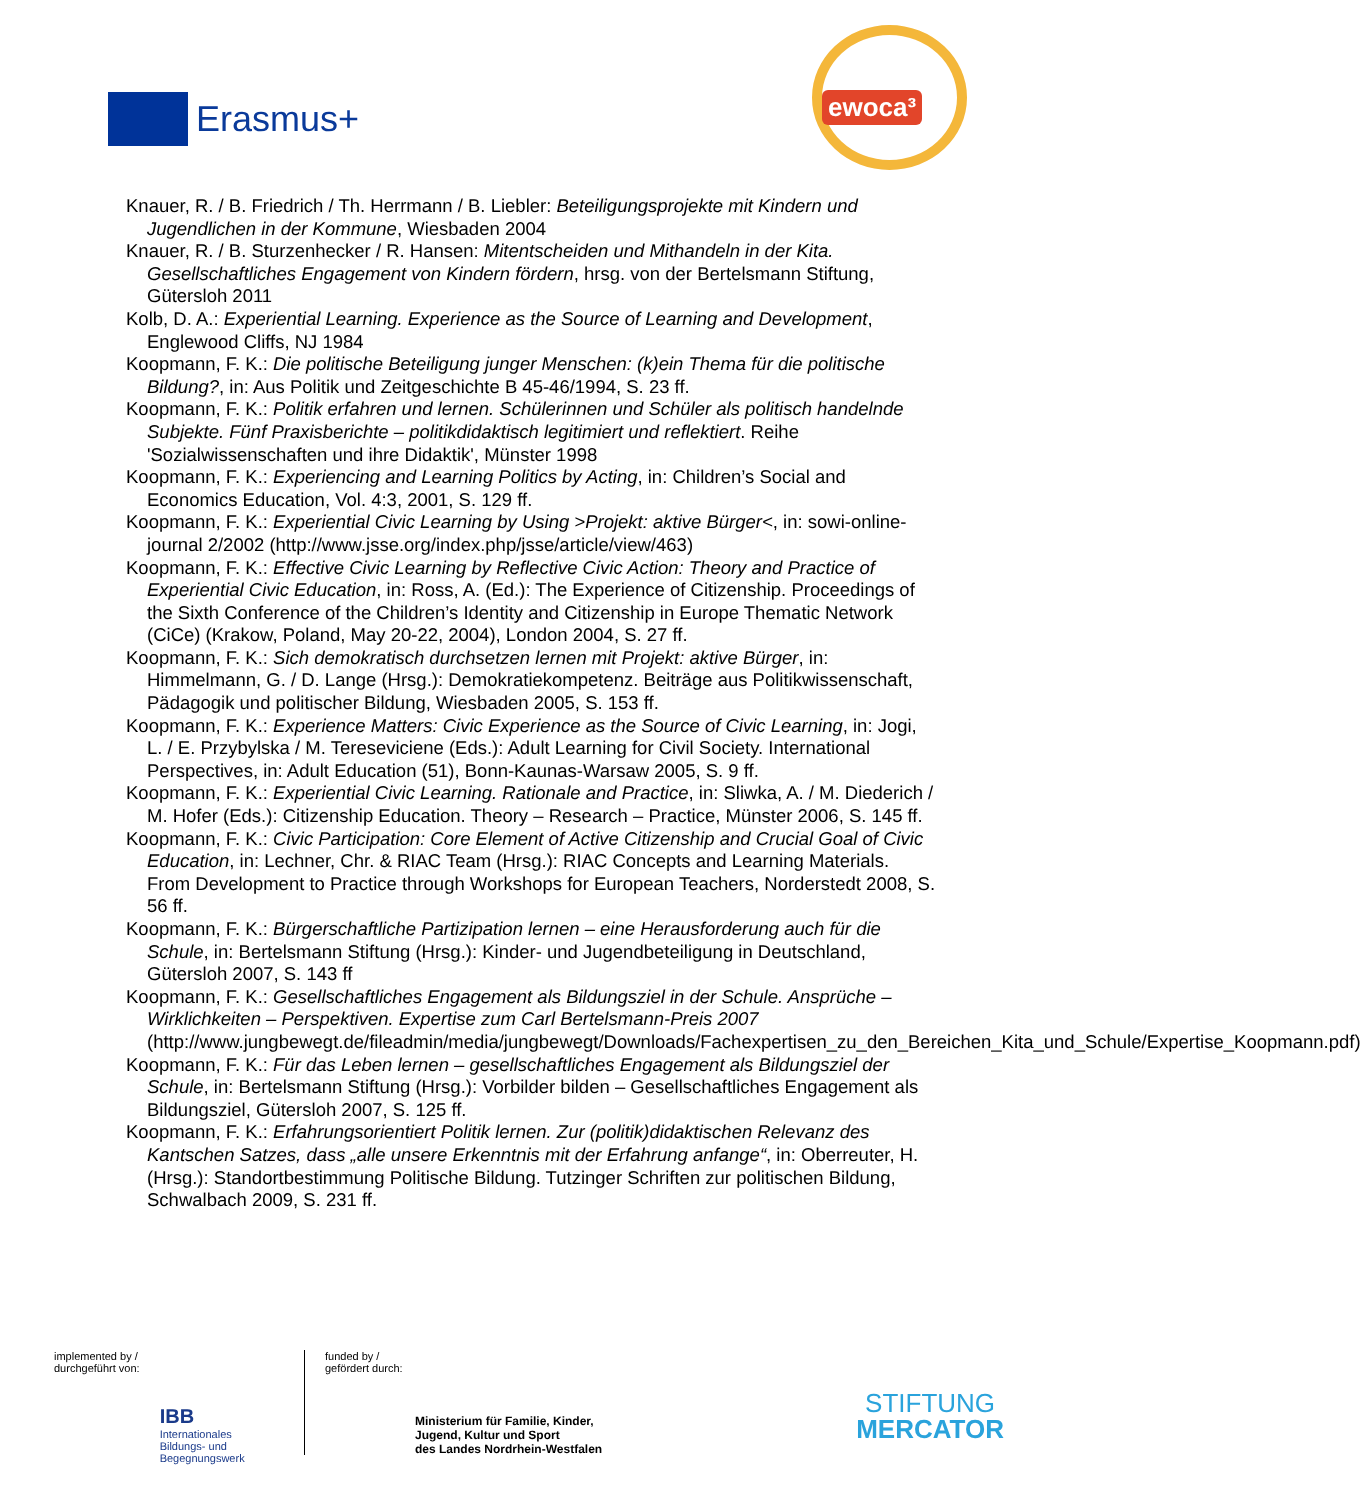Erasmus+
ewoca³
Knauer, R. / B. Friedrich / Th. Herrmann / B. Liebler: Beteiligungsprojekte mit Kindern und Jugendlichen in der Kommune, Wiesbaden 2004
Knauer, R. / B. Sturzenhecker / R. Hansen: Mitentscheiden und Mithandeln in der Kita. Gesellschaftliches Engagement von Kindern fördern, hrsg. von der Bertelsmann Stiftung, Gütersloh 2011
Kolb, D. A.: Experiential Learning. Experience as the Source of Learning and Development, Englewood Cliffs, NJ 1984
Koopmann, F. K.: Die politische Beteiligung junger Menschen: (k)ein Thema für die politische Bildung?, in: Aus Politik und Zeitgeschichte B 45-46/1994, S. 23 ff.
Koopmann, F. K.: Politik erfahren und lernen. Schülerinnen und Schüler als politisch handelnde Subjekte. Fünf Praxisberichte – politikdidaktisch legitimiert und reflektiert. Reihe 'Sozialwissenschaften und ihre Didaktik', Münster 1998
Koopmann, F. K.: Experiencing and Learning Politics by Acting, in: Children’s Social and Economics Education, Vol. 4:3, 2001, S. 129 ff.
Koopmann, F. K.: Experiential Civic Learning by Using >Projekt: aktive Bürger<, in: sowi-online- journal 2/2002 (http://www.jsse.org/index.php/jsse/article/view/463)
Koopmann, F. K.: Effective Civic Learning by Reflective Civic Action: Theory and Practice of Experiential Civic Education, in: Ross, A. (Ed.): The Experience of Citizenship. Proceedings of the Sixth Conference of the Children’s Identity and Citizenship in Europe Thematic Network (CiCe) (Krakow, Poland, May 20-22, 2004), London 2004, S. 27 ff.
Koopmann, F. K.: Sich demokratisch durchsetzen lernen mit Projekt: aktive Bürger, in: Himmelmann, G. / D. Lange (Hrsg.): Demokratiekompetenz. Beiträge aus Politikwissenschaft, Pädagogik und politischer Bildung, Wiesbaden 2005, S. 153 ff.
Koopmann, F. K.: Experience Matters: Civic Experience as the Source of Civic Learning, in: Jogi, L. / E. Przybylska / M. Tereseviciene (Eds.): Adult Learning for Civil Society. International Perspectives, in: Adult Education (51), Bonn-Kaunas-Warsaw 2005, S. 9 ff.
Koopmann, F. K.: Experiential Civic Learning. Rationale and Practice, in: Sliwka, A. / M. Diederich / M. Hofer (Eds.): Citizenship Education. Theory – Research – Practice, Münster 2006, S. 145 ff.
Koopmann, F. K.: Civic Participation: Core Element of Active Citizenship and Crucial Goal of Civic Education, in: Lechner, Chr. & RIAC Team (Hrsg.): RIAC Concepts and Learning Materials. From Development to Practice through Workshops for European Teachers, Norderstedt 2008, S. 56 ff.
Koopmann, F. K.: Bürgerschaftliche Partizipation lernen – eine Herausforderung auch für die Schule, in: Bertelsmann Stiftung (Hrsg.): Kinder- und Jugendbeteiligung in Deutschland, Gütersloh 2007, S. 143 ff
Koopmann, F. K.: Gesellschaftliches Engagement als Bildungsziel in der Schule. Ansprüche – Wirklichkeiten – Perspektiven. Expertise zum Carl Bertelsmann-Preis 2007 (http://www.jungbewegt.de/fileadmin/media/jungbewegt/Downloads/Fachexpertisen_zu_den_Bereichen_Kita_und_Schule/Expertise_Koopmann.pdf)
Koopmann, F. K.: Für das Leben lernen – gesellschaftliches Engagement als Bildungsziel der Schule, in: Bertelsmann Stiftung (Hrsg.): Vorbilder bilden – Gesellschaftliches Engagement als Bildungsziel, Gütersloh 2007, S. 125 ff.
Koopmann, F. K.: Erfahrungsorientiert Politik lernen. Zur (politik)didaktischen Relevanz des Kantschen Satzes, dass „alle unsere Erkenntnis mit der Erfahrung anfange“, in: Oberreuter, H. (Hrsg.): Standortbestimmung Politische Bildung. Tutzinger Schriften zur politischen Bildung, Schwalbach 2009, S. 231 ff.
implemented by /
durchgeführt von:
IBB
Internationales
Bildungs- und
Begegnungswerk
funded by /
gefördert durch:
Ministerium für Familie, Kinder,
Jugend, Kultur und Sport
des Landes Nordrhein-Westfalen
STIFTUNG
MERCATOR